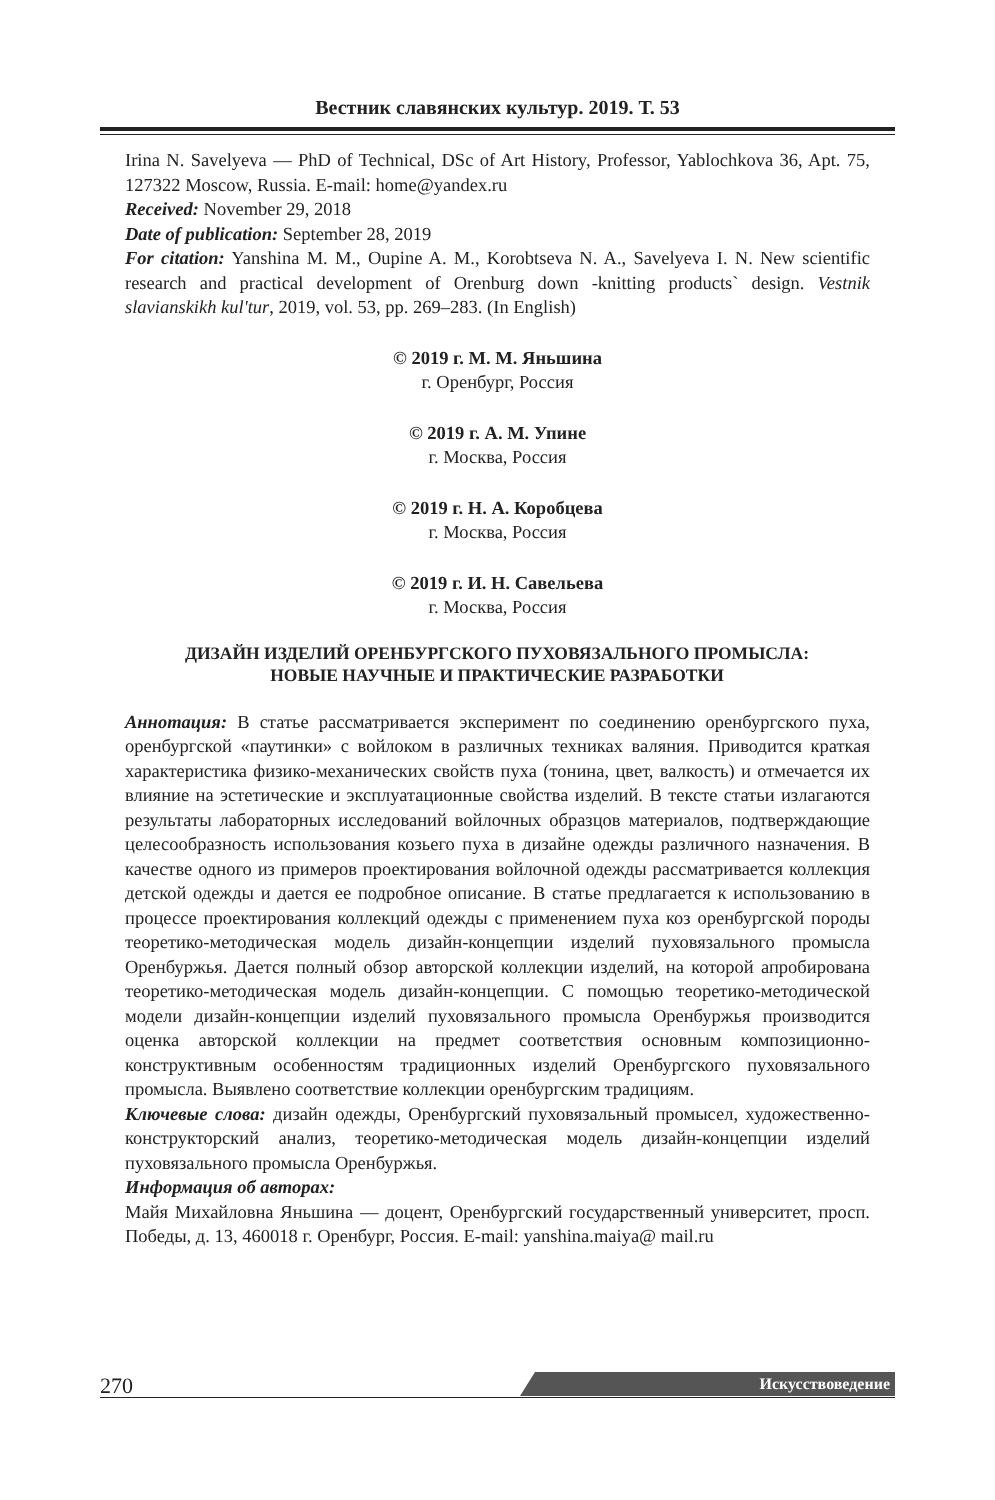Вестник славянских культур. 2019. Т. 53
Irina N. Savelyeva — PhD of Technical, DSc of Art History, Professor, Yablochkova 36, Apt. 75, 127322 Moscow, Russia. E-mail: home@yandex.ru
Received: November 29, 2018
Date of publication: September 28, 2019
For citation: Yanshina M. M., Oupine A. M., Korobtseva N. A., Savelyeva I. N. New scientific research and practical development of Orenburg down -knitting products` design. Vestnik slavianskikh kul'tur, 2019, vol. 53, pp. 269–283. (In English)
© 2019 г. М. М. Яньшина
г. Оренбург, Россия
© 2019 г. А. М. Упине
г. Москва, Россия
© 2019 г. Н. А. Коробцева
г. Москва, Россия
© 2019 г. И. Н. Савельева
г. Москва, Россия
ДИЗАЙН ИЗДЕЛИЙ ОРЕНБУРГСКОГО ПУХОВЯЗАЛЬНОГО ПРОМЫСЛА:
НОВЫЕ НАУЧНЫЕ И ПРАКТИЧЕСКИЕ РАЗРАБОТКИ
Аннотация: В статье рассматривается эксперимент по соединению оренбургского пуха, оренбургской «паутинки» с войлоком в различных техниках валяния. Приводится краткая характеристика физико-механических свойств пуха (тонина, цвет, валкость) и отмечается их влияние на эстетические и эксплуатационные свойства изделий. В тексте статьи излагаются результаты лабораторных исследований войлочных образцов материалов, подтверждающие целесообразность использования козьего пуха в дизайне одежды различного назначения. В качестве одного из примеров проектирования войлочной одежды рассматривается коллекция детской одежды и дается ее подробное описание. В статье предлагается к использованию в процессе проектирования коллекций одежды с применением пуха коз оренбургской породы теоретико-методическая модель дизайн-концепции изделий пуховязального промысла Оренбуржья. Дается полный обзор авторской коллекции изделий, на которой апробирована теоретико-методическая модель дизайн-концепции. С помощью теоретико-методической модели дизайн-концепции изделий пуховязального промысла Оренбуржья производится оценка авторской коллекции на предмет соответствия основным композиционно-конструктивным особенностям традиционных изделий Оренбургского пуховязального промысла. Выявлено соответствие коллекции оренбургским традициям.
Ключевые слова: дизайн одежды, Оренбургский пуховязальный промысел, художественно-конструкторский анализ, теоретико-методическая модель дизайн-концепции изделий пуховязального промысла Оренбуржья.
Информация об авторах:
Майя Михайловна Яньшина — доцент, Оренбургский государственный университет, просп. Победы, д. 13, 460018 г. Оренбург, Россия. E-mail: yanshina.maiya@ mail.ru
270 Искусствоведение